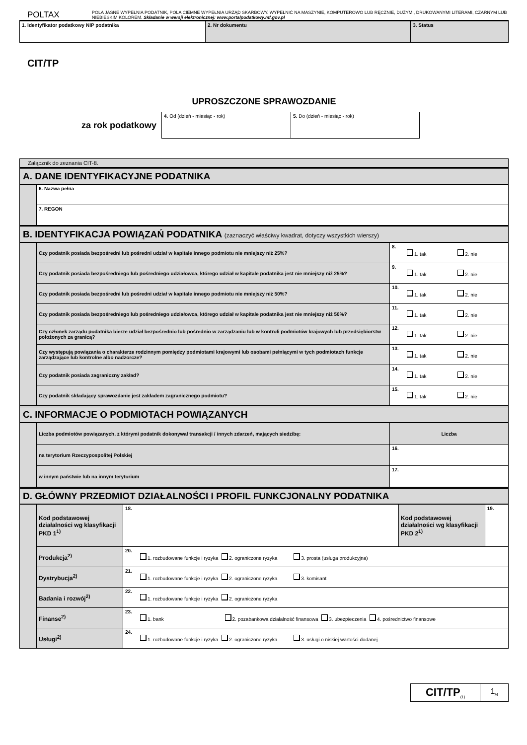POLTAX
POLA JASNE WYPEŁNIA PODATNIK, POLA CIEMNE WYPEŁNIA URZĄD SKARBOWY. WYPEŁNIĆ NA MASZYNIE, KOMPUTEROWO LUB RĘCZNIE, DUŻYMI, DRUKOWANYMI LITERAMI, CZARNYM LUB NIEBIESKIM KOLOREM. Składanie w wersji elektronicznej: www.portalpodatkowy.mf.gov.pl
| 1. Identyfikator podatkowy NIP podatnika | 2. Nr dokumentu | 3. Status |
CIT/TP
UPROSZCZONE SPRAWOZDANIE
za rok podatkowy
| 4. Od (dzień - miesiąc - rok) | 5. Do (dzień - miesiąc - rok) |
Załącznik do zeznania CIT-8.
A. DANE IDENTYFIKACYJNE PODATNIKA
| | 6. Nazwa pełna |
| | 7. REGON |
B. IDENTYFIKACJA POWIĄZAŃ PODATNIKA (zaznaczyć właściwy kwadrat, dotyczy wszystkich wierszy)
| | Czy podatnik posiada bezpośredni lub pośredni udział w kapitale innego podmiotu nie mniejszy niż 25%? | 8. 1. tak 2. nie |
| | Czy podatnik posiada bezpośredniego lub pośredniego udziałowca, którego udział w kapitale podatnika jest nie mniejszy niż 25%? | 9. 1. tak 2. nie |
| | Czy podatnik posiada bezpośredni lub pośredni udział w kapitale innego podmiotu nie mniejszy niż 50%? | 10. 1. tak 2. nie |
| | Czy podatnik posiada bezpośredniego lub pośredniego udziałowca, którego udział w kapitale podatnika jest nie mniejszy niż 50%? | 11. 1. tak 2. nie |
| | Czy członek zarządu podatnika bierze udział bezpośrednio lub pośrednio w zarządzaniu lub w kontroli podmiotów krajowych lub przedsiębiorstw położonych za granicą? | 12. 1. tak 2. nie |
| | Czy występują powiązania o charakterze rodzinnym pomiędzy podmiotami krajowymi lub osobami pełniącymi w tych podmiotach funkcje zarządzające lub kontrolne albo nadzorcze? | 13. 1. tak 2. nie |
| | Czy podatnik posiada zagraniczny zakład? | 14. 1. tak 2. nie |
| | Czy podatnik składający sprawozdanie jest zakładem zagranicznego podmiotu? | 15. 1. tak 2. nie |
C. INFORMACJE O PODMIOTACH POWIĄZANYCH
| | Liczba podmiotów powiązanych, z którymi podatnik dokonywał transakcji / innych zdarzeń, mających siedzibę: | Liczba |
| | na terytorium Rzeczypospolitej Polskiej | 16. |
| | w innym państwie lub na innym terytorium | 17. |
D. GŁÓWNY PRZEDMIOT DZIAŁALNOŚCI I PROFIL FUNKCJONALNY PODATNIKA
| | Kod podstawowej działalności wg klasyfikacji PKD 1<sup>1)</sup> | 18. | Kod podstawowej działalności wg klasyfikacji PKD 2<sup>1)</sup> | 19. |
| | Produkcja<sup>2)</sup> | 20. 1. rozbudowane funkcje i ryzyka 2. ograniczone ryzyka 3. prosta (usługa produkcyjna) | | |
| | Dystrybucja<sup>2)</sup> | 21. 1. rozbudowane funkcje i ryzyka 2. ograniczone ryzyka 3. komisant | | |
| | Badania i rozwój<sup>2)</sup> | 22. 1. rozbudowane funkcje i ryzyka 2. ograniczone ryzyka | | |
| | Finanse<sup>2)</sup> | 23. 1. bank 2. pozabankowa działalność finansowa 3. ubezpieczenia 4. pośrednictwo finansowe | | |
| | Usługi<sup>2)</sup> | 24. 1. rozbudowane funkcje i ryzyka 2. ograniczone ryzyka 3. usługi o niskiej wartości dodanej | | |
CIT/TP<sub>(1)</sub>
1<sub>/4</sub>